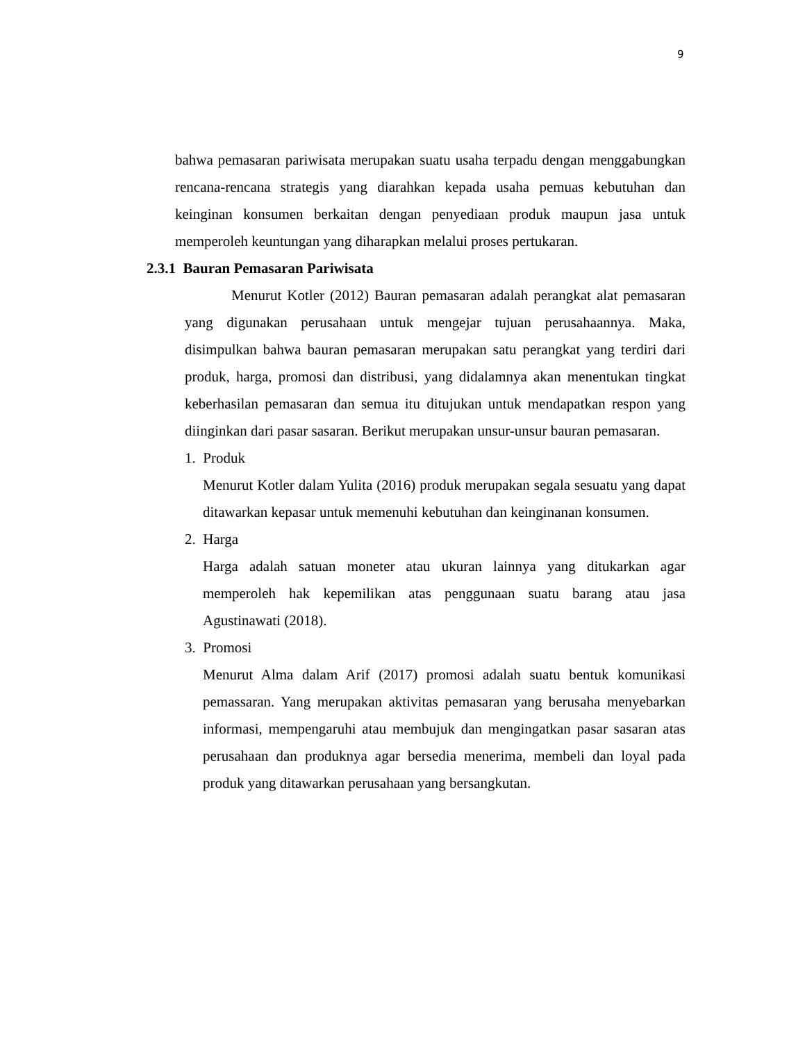9
bahwa pemasaran pariwisata merupakan suatu usaha terpadu dengan menggabungkan rencana-rencana strategis yang diarahkan kepada usaha pemuas kebutuhan dan keinginan konsumen berkaitan dengan penyediaan produk maupun jasa untuk memperoleh keuntungan yang diharapkan melalui proses pertukaran.
2.3.1 Bauran Pemasaran Pariwisata
Menurut Kotler (2012) Bauran pemasaran adalah perangkat alat pemasaran yang digunakan perusahaan untuk mengejar tujuan perusahaannya. Maka, disimpulkan bahwa bauran pemasaran merupakan satu perangkat yang terdiri dari produk, harga, promosi dan distribusi, yang didalamnya akan menentukan tingkat keberhasilan pemasaran dan semua itu ditujukan untuk mendapatkan respon yang diinginkan dari pasar sasaran. Berikut merupakan unsur-unsur bauran pemasaran.
1. Produk
Menurut Kotler dalam Yulita (2016) produk merupakan segala sesuatu yang dapat ditawarkan kepasar untuk memenuhi kebutuhan dan keinginanan konsumen.
2. Harga
Harga adalah satuan moneter atau ukuran lainnya yang ditukarkan agar memperoleh hak kepemilikan atas penggunaan suatu barang atau jasa Agustinawati (2018).
3. Promosi
Menurut Alma dalam Arif (2017) promosi adalah suatu bentuk komunikasi pemassaran. Yang merupakan aktivitas pemasaran yang berusaha menyebarkan informasi, mempengaruhi atau membujuk dan mengingatkan pasar sasaran atas perusahaan dan produknya agar bersedia menerima, membeli dan loyal pada produk yang ditawarkan perusahaan yang bersangkutan.